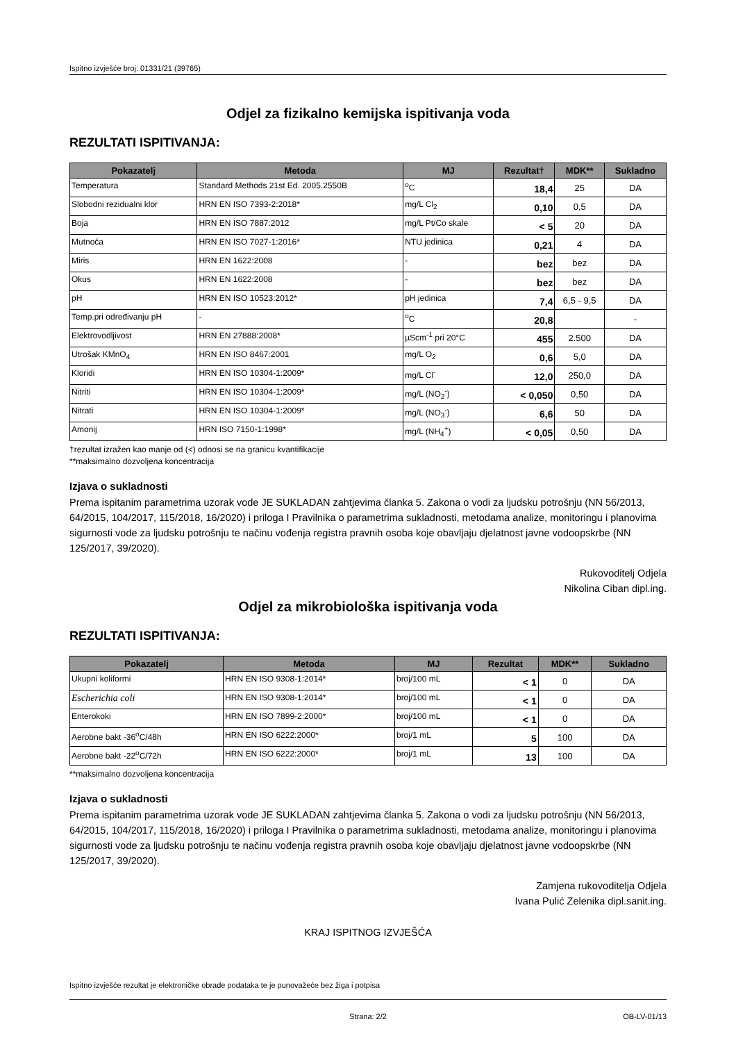Ispitno izvješće broj: 01331/21 (39765)
Odjel za fizikalno kemijska ispitivanja voda
REZULTATI ISPITIVANJA:
| Pokazatelj | Metoda | MJ | Rezultat† | MDK** | Sukladno |
| --- | --- | --- | --- | --- | --- |
| Temperatura | Standard Methods 21st Ed. 2005.2550B | <sup>o</sup> C | 18,4 | 25 | DA |
| Slobodni rezidualni klor | HRN EN ISO 7393-2:2018* | mg/L Cl<sub>2</sub> | 0,10 | 0,5 | DA |
| Boja | HRN EN ISO 7887:2012 | mg/L Pt/Co skale | < 5 | 20 | DA |
| Mutnoća | HRN EN ISO 7027-1:2016* | NTU jedinica | 0,21 | 4 | DA |
| Miris | HRN EN 1622:2008 | - | bez | bez | DA |
| Okus | HRN EN 1622:2008 | - | bez | bez | DA |
| pH | HRN EN ISO 10523:2012* | pH jedinica | 7,4 | 6,5 - 9,5 | DA |
| Temp.pri određivanju pH | - | <sup>o</sup> C | 20,8 | | - |
| Elektrovodljivost | HRN EN 27888:2008* | µScm<sup>-1</sup> pri 20°C | 455 | 2.500 | DA |
| Utrošak KMnO<sub>4</sub> | HRN EN ISO 8467:2001 | mg/L O<sub>2</sub> | 0,6 | 5,0 | DA |
| Kloridi | HRN EN ISO 10304-1:2009* | mg/L Cl<sup>-</sup> | 12,0 | 250,0 | DA |
| Nitriti | HRN EN ISO 10304-1:2009* | mg/L (NO<sub>2</sub><sup>-</sup>) | < 0,050 | 0,50 | DA |
| Nitrati | HRN EN ISO 10304-1:2009* | mg/L (NO<sub>3</sub><sup>-</sup>) | 6,6 | 50 | DA |
| Amonij | HRN ISO 7150-1:1998* | mg/L (NH<sub>4</sub><sup>+</sup>) | < 0,05 | 0,50 | DA |
†rezultat izražen kao manje od (<) odnosi se na granicu kvantifikacije
**maksimalno dozvoljena koncentracija
Izjava o sukladnosti
Prema ispitanim parametrima uzorak vode JE SUKLADAN zahtjevima članka 5. Zakona o vodi za ljudsku potrošnju (NN 56/2013, 64/2015, 104/2017, 115/2018, 16/2020) i priloga I Pravilnika o parametrima sukladnosti, metodama analize, monitoringu i planovima sigurnosti vode za ljudsku potrošnju te načinu vođenja registra pravnih osoba koje obavljaju djelatnost javne vodoopskrbe (NN 125/2017, 39/2020).
Rukovoditelj Odjela
Nikolina Ciban dipl.ing.
Odjel za mikrobiološka ispitivanja voda
REZULTATI ISPITIVANJA:
| Pokazatelj | Metoda | MJ | Rezultat | MDK** | Sukladno |
| --- | --- | --- | --- | --- | --- |
| Ukupni koliformi | HRN EN ISO 9308-1:2014* | broj/100 mL | < 1 | 0 | DA |
| Escherichia coli | HRN EN ISO 9308-1:2014* | broj/100 mL | < 1 | 0 | DA |
| Enterokoki | HRN EN ISO 7899-2:2000* | broj/100 mL | < 1 | 0 | DA |
| Aerobne bakt -36<sup>o</sup>C/48h | HRN EN ISO 6222:2000* | broj/1 mL | 5 | 100 | DA |
| Aerobne bakt -22<sup>o</sup>C/72h | HRN EN ISO 6222:2000* | broj/1 mL | 13 | 100 | DA |
**maksimalno dozvoljena koncentracija
Izjava o sukladnosti
Prema ispitanim parametrima uzorak vode JE SUKLADAN zahtjevima članka 5. Zakona o vodi za ljudsku potrošnju (NN 56/2013, 64/2015, 104/2017, 115/2018, 16/2020) i priloga I Pravilnika o parametrima sukladnosti, metodama analize, monitoringu i planovima sigurnosti vode za ljudsku potrošnju te načinu vođenja registra pravnih osoba koje obavljaju djelatnost javne vodoopskrbe (NN 125/2017, 39/2020).
Zamjena rukovoditelja Odjela
Ivana Pulić Zelenika dipl.sanit.ing.
KRAJ ISPITNOG IZVJEŠĆA
Ispitno izvješće rezultat je elektroničke obrade podataka te je punovažeće bez žiga i potpisa
Strana: 2/2 OB-LV-01/13